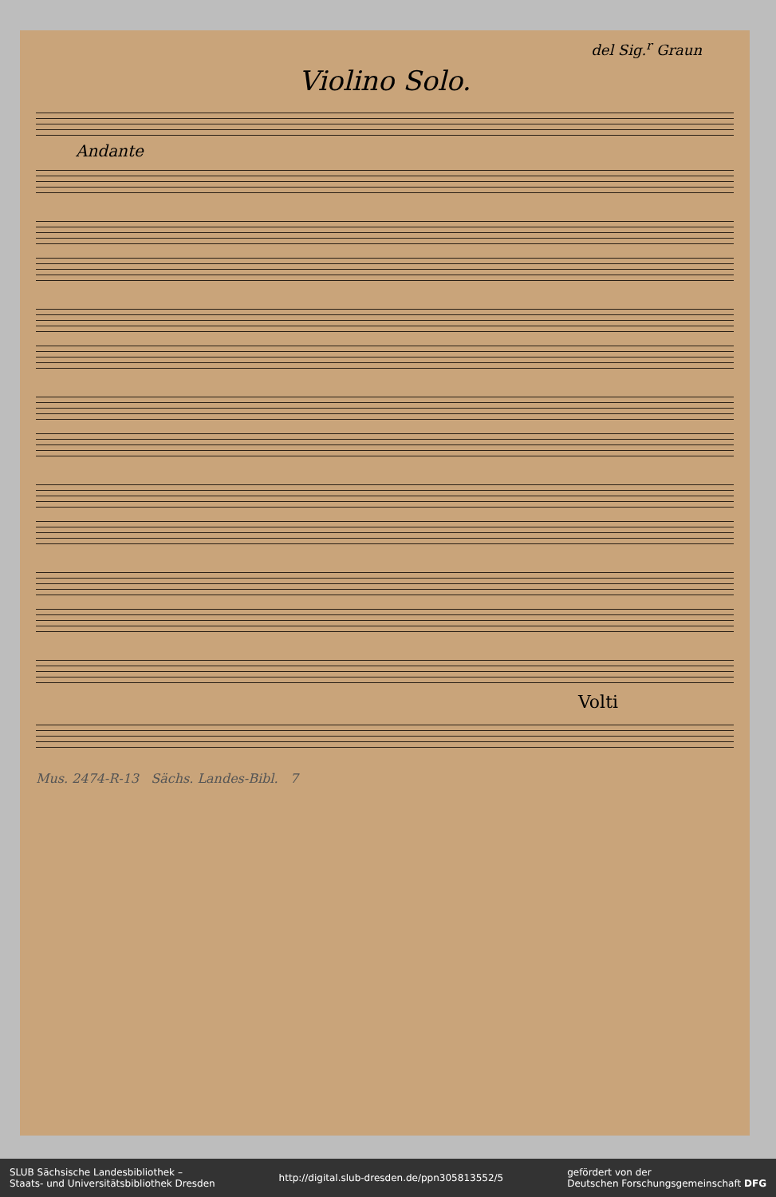del Sig.<sup>r</sup> Graun
Violino Solo.
Andante
Volti
Mus. 2474-R-13 Sächs. Landes-Bibl. 7
SLUB Sächsische Landesbibliothek –
Staats- und Universitätsbibliothek Dresden
http://digital.slub-dresden.de/ppn305813552/5
gefördert von der
Deutschen Forschungsgemeinschaft DFG